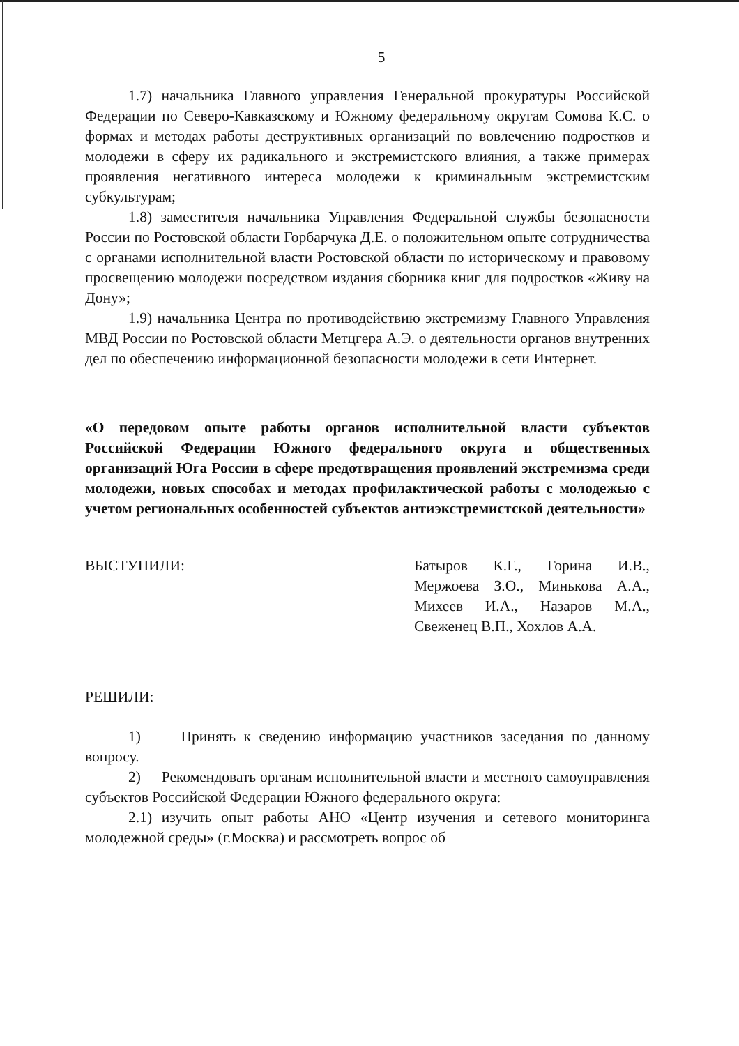5
1.7) начальника Главного управления Генеральной прокуратуры Российской Федерации по Северо-Кавказскому и Южному федеральному округам Сомова К.С. о формах и методах работы деструктивных организаций по вовлечению подростков и молодежи в сферу их радикального и экстремистского влияния, а также примерах проявления негативного интереса молодежи к криминальным экстремистским субкультурам;
1.8) заместителя начальника Управления Федеральной службы безопасности России по Ростовской области Горбарчука Д.Е. о положительном опыте сотрудничества с органами исполнительной власти Ростовской области по историческому и правовому просвещению молодежи посредством издания сборника книг для подростков «Живу на Дону»;
1.9) начальника Центра по противодействию экстремизму Главного Управления МВД России по Ростовской области Метцгера А.Э. о деятельности органов внутренних дел по обеспечению информационной безопасности молодежи в сети Интернет.
«О передовом опыте работы органов исполнительной власти субъектов Российской Федерации Южного федерального округа и общественных организаций Юга России в сфере предотвращения проявлений экстремизма среди молодежи, новых способах и методах профилактической работы с молодежью с учетом региональных особенностей субъектов антиэкстремистской деятельности»
ВЫСТУПИЛИ: Батыров К.Г., Горина И.В., Мержоева З.О., Минькова А.А., Михеев И.А., Назаров М.А., Свеженец В.П., Хохлов А.А.
РЕШИЛИ:
1) Принять к сведению информацию участников заседания по данному вопросу.
2) Рекомендовать органам исполнительной власти и местного самоуправления субъектов Российской Федерации Южного федерального округа:
2.1) изучить опыт работы АНО «Центр изучения и сетевого мониторинга молодежной среды» (г.Москва) и рассмотреть вопрос об